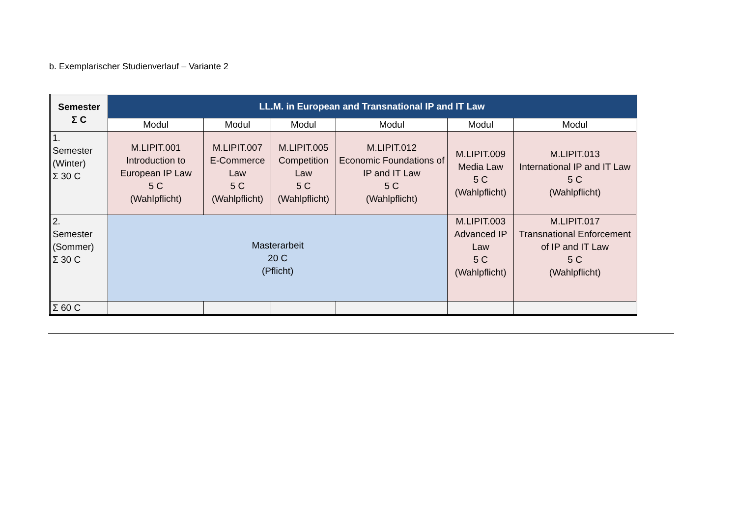b. Exemplarischer Studienverlauf – Variante 2
| Semester Σ C | LL.M. in European and Transnational IP and IT Law | | | | | |
| --- | --- | --- | --- | --- | --- | --- |
| | Modul | Modul | Modul | Modul | Modul | Modul |
| 1. Semester (Winter) Σ 30 C | M.LIPIT.001 Introduction to European IP Law 5 C (Wahlpflicht) | M.LIPIT.007 E-Commerce Law 5 C (Wahlpflicht) | M.LIPIT.005 Competition Law 5 C (Wahlpflicht) | M.LIPIT.012 Economic Foundations of IP and IT Law 5 C (Wahlpflicht) | M.LIPIT.009 Media Law 5 C (Wahlpflicht) | M.LIPIT.013 International IP and IT Law 5 C (Wahlpflicht) |
| 2. Semester (Sommer) Σ 30 C | Masterarbeit 20 C (Pflicht) | | | | M.LIPIT.003 Advanced IP Law 5 C (Wahlpflicht) | M.LIPIT.017 Transnational Enforcement of IP and IT Law 5 C (Wahlpflicht) |
| Σ 60 C | | | | | | |